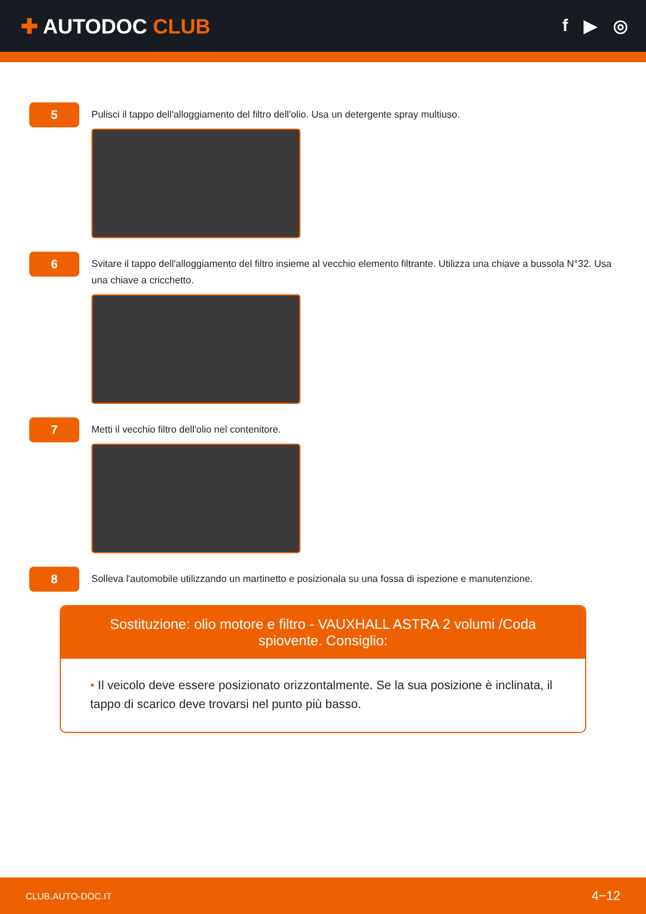✚ AUTODOC CLUB
f ▶ ◎
5
Pulisci il tappo dell'alloggiamento del filtro dell'olio. Usa un detergente spray multiuso.
6
Svitare il tappo dell'alloggiamento del filtro insieme al vecchio elemento filtrante. Utilizza una chiave a bussola N°32. Usa una chiave a cricchetto.
7
Metti il vecchio filtro dell'olio nel contenitore.
8
Solleva l'automobile utilizzando un martinetto e posizionala su una fossa di ispezione e manutenzione.
Sostituzione: olio motore e filtro - VAUXHALL ASTRA 2 volumi /Coda spiovente. Consiglio:
• Il veicolo deve essere posizionato orizzontalmente. Se la sua posizione è inclinata, il tappo di scarico deve trovarsi nel punto più basso.
CLUB.AUTO-DOC.IT 4−12